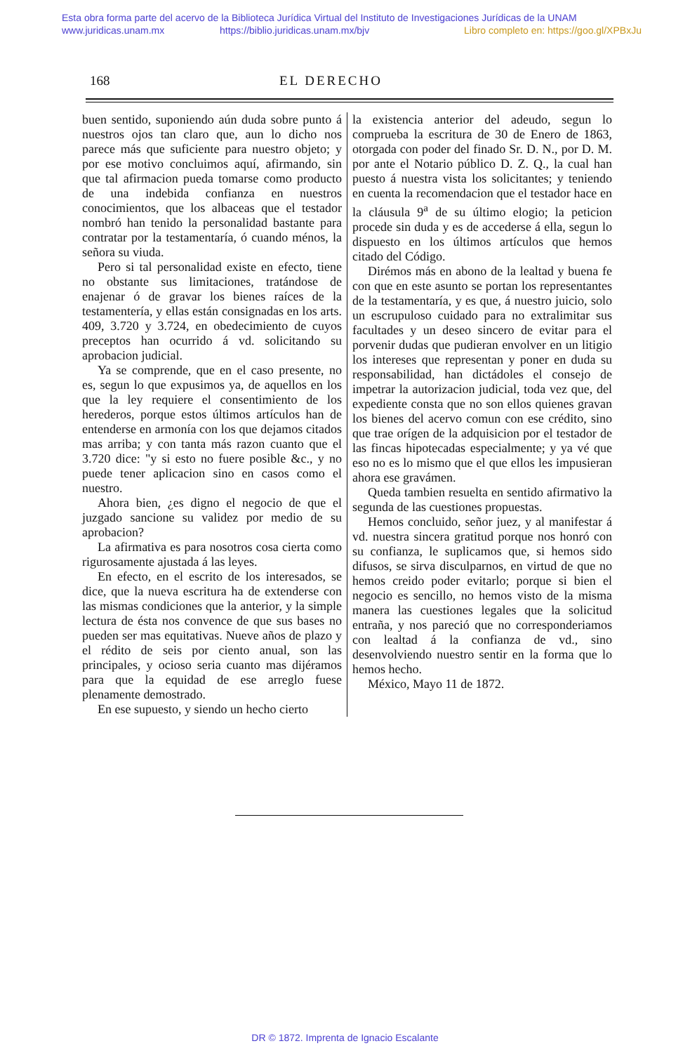Esta obra forma parte del acervo de la Biblioteca Jurídica Virtual del Instituto de Investigaciones Jurídicas de la UNAM
www.juridicas.unam.mx https://biblio.juridicas.unam.mx/bjv Libro completo en: https://goo.gl/XPBxJu
168 EL DERECHO
buen sentido, suponiendo aún duda sobre punto á nuestros ojos tan claro que, aun lo dicho nos parece más que suficiente para nuestro objeto; y por ese motivo concluimos aquí, afirmando, sin que tal afirmacion pueda tomarse como producto de una indebida confianza en nuestros conocimientos, que los albaceas que el testador nombró han tenido la personalidad bastante para contratar por la testamentaría, ó cuando ménos, la señora su viuda.
Pero si tal personalidad existe en efecto, tiene no obstante sus limitaciones, tratándose de enajenar ó de gravar los bienes raíces de la testamentería, y ellas están consignadas en los arts. 409, 3.720 y 3.724, en obedecimiento de cuyos preceptos han ocurrido á vd. solicitando su aprobacion judicial.
Ya se comprende, que en el caso presente, no es, segun lo que expusimos ya, de aquellos en los que la ley requiere el consentimiento de los herederos, porque estos últimos artículos han de entenderse en armonía con los que dejamos citados mas arriba; y con tanta más razon cuanto que el 3.720 dice: "y si esto no fuere posible &c., y no puede tener aplicacion sino en casos como el nuestro.
Ahora bien, ¿es digno el negocio de que el juzgado sancione su validez por medio de su aprobacion?
La afirmativa es para nosotros cosa cierta como rigurosamente ajustada á las leyes.
En efecto, en el escrito de los interesados, se dice, que la nueva escritura ha de extenderse con las mismas condiciones que la anterior, y la simple lectura de ésta nos convence de que sus bases no pueden ser mas equitativas. Nueve años de plazo y el rédito de seis por ciento anual, son las principales, y ocioso seria cuanto mas dijéramos para que la equidad de ese arreglo fuese plenamente demostrado.
En ese supuesto, y siendo un hecho cierto
la existencia anterior del adeudo, segun lo comprueba la escritura de 30 de Enero de 1863, otorgada con poder del finado Sr. D. N., por D. M. por ante el Notario público D. Z. Q., la cual han puesto á nuestra vista los solicitantes; y teniendo en cuenta la recomendacion que el testador hace en la cláusula 9<sup>a</sup> de su último elogio; la peticion procede sin duda y es de accederse á ella, segun lo dispuesto en los últimos artículos que hemos citado del Código.
Dirémos más en abono de la lealtad y buena fe con que en este asunto se portan los representantes de la testamentaría, y es que, á nuestro juicio, solo un escrupuloso cuidado para no extralimitar sus facultades y un deseo sincero de evitar para el porvenir dudas que pudieran envolver en un litigio los intereses que representan y poner en duda su responsabilidad, han dictádoles el consejo de impetrar la autorizacion judicial, toda vez que, del expediente consta que no son ellos quienes gravan los bienes del acervo comun con ese crédito, sino que trae orígen de la adquisicion por el testador de las fincas hipotecadas especialmente; y ya vé que eso no es lo mismo que el que ellos les impusieran ahora ese gravámen.
Queda tambien resuelta en sentido afirmativo la segunda de las cuestiones propuestas.
Hemos concluido, señor juez, y al manifestar á vd. nuestra sincera gratitud porque nos honró con su confianza, le suplicamos que, si hemos sido difusos, se sirva disculparnos, en virtud de que no hemos creido poder evitarlo; porque si bien el negocio es sencillo, no hemos visto de la misma manera las cuestiones legales que la solicitud entraña, y nos pareció que no corresponderiamos con lealtad á la confianza de vd., sino desenvolviendo nuestro sentir en la forma que lo hemos hecho.
México, Mayo 11 de 1872.
DR © 1872. Imprenta de Ignacio Escalante